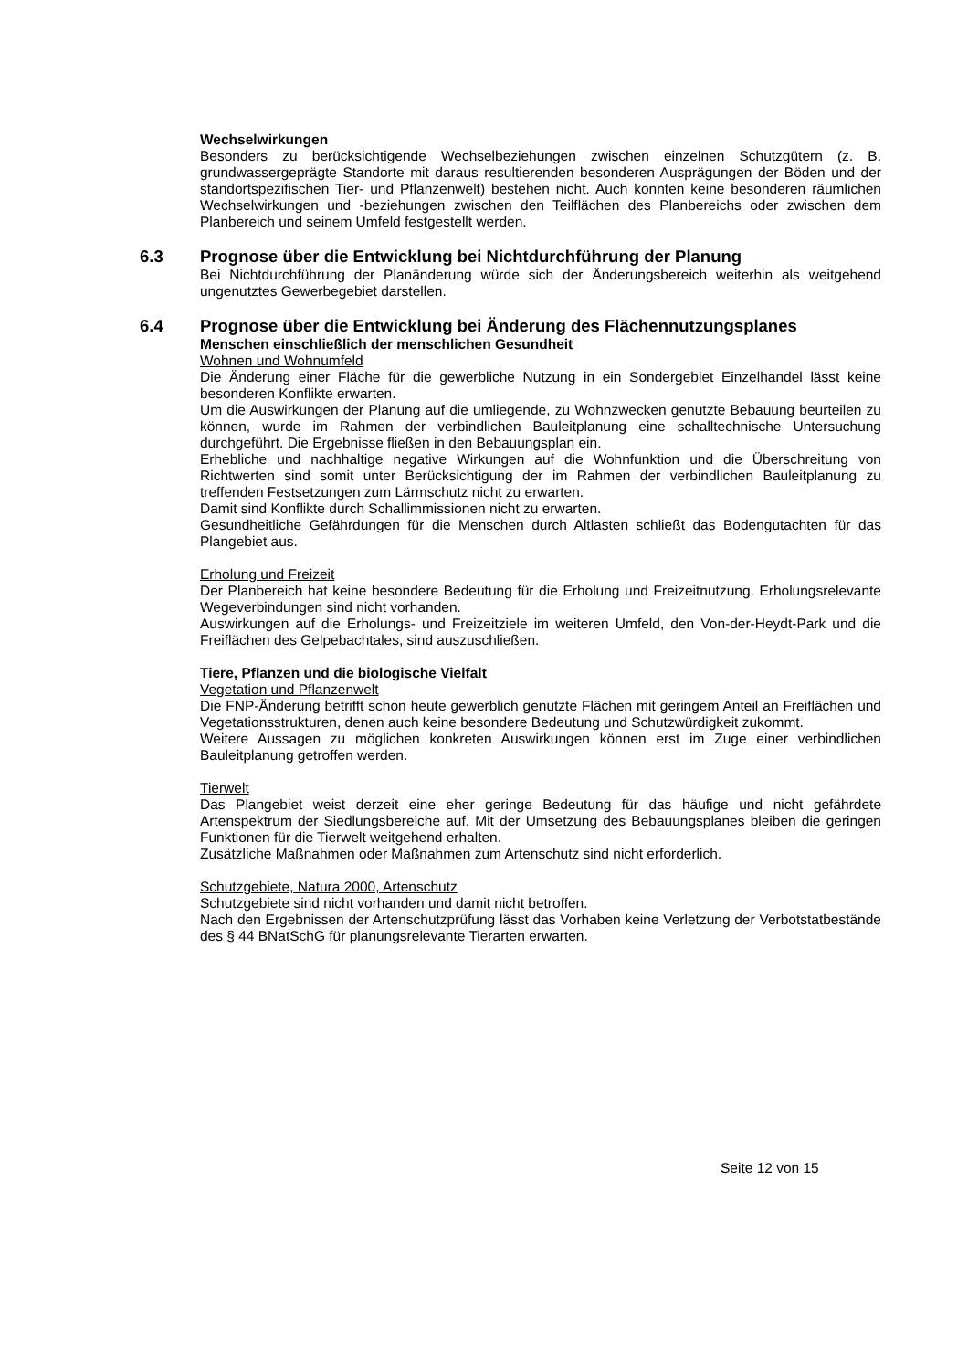Wechselwirkungen
Besonders zu berücksichtigende Wechselbeziehungen zwischen einzelnen Schutzgütern (z. B. grundwassergeprägte Standorte mit daraus resultierenden besonderen Ausprägungen der Böden und der standortspezifischen Tier- und Pflanzenwelt) bestehen nicht. Auch konnten keine besonderen räumlichen Wechselwirkungen und -beziehungen zwischen den Teilflächen des Planbereichs oder zwischen dem Planbereich und seinem Umfeld festgestellt werden.
6.3 Prognose über die Entwicklung bei Nichtdurchführung der Planung
Bei Nichtdurchführung der Planänderung würde sich der Änderungsbereich weiterhin als weitgehend ungenutztes Gewerbegebiet darstellen.
6.4 Prognose über die Entwicklung bei Änderung des Flächennutzungsplanes
Menschen einschließlich der menschlichen Gesundheit
Wohnen und Wohnumfeld
Die Änderung einer Fläche für die gewerbliche Nutzung in ein Sondergebiet Einzelhandel lässt keine besonderen Konflikte erwarten.
Um die Auswirkungen der Planung auf die umliegende, zu Wohnzwecken genutzte Bebauung beurteilen zu können, wurde im Rahmen der verbindlichen Bauleitplanung eine schalltechnische Untersuchung durchgeführt. Die Ergebnisse fließen in den Bebauungsplan ein.
Erhebliche und nachhaltige negative Wirkungen auf die Wohnfunktion und die Überschreitung von Richtwerten sind somit unter Berücksichtigung der im Rahmen der verbindlichen Bauleitplanung zu treffenden Festsetzungen zum Lärmschutz nicht zu erwarten.
Damit sind Konflikte durch Schallimmissionen nicht zu erwarten.
Gesundheitliche Gefährdungen für die Menschen durch Altlasten schließt das Bodengutachten für das Plangebiet aus.
Erholung und Freizeit
Der Planbereich hat keine besondere Bedeutung für die Erholung und Freizeitnutzung. Erholungsrelevante Wegeverbindungen sind nicht vorhanden.
Auswirkungen auf die Erholungs- und Freizeitziele im weiteren Umfeld, den Von-der-Heydt-Park und die Freiflächen des Gelpebachtales, sind auszuschließen.
Tiere, Pflanzen und die biologische Vielfalt
Vegetation und Pflanzenwelt
Die FNP-Änderung betrifft schon heute gewerblich genutzte Flächen mit geringem Anteil an Freiflächen und Vegetationsstrukturen, denen auch keine besondere Bedeutung und Schutzwürdigkeit zukommt.
Weitere Aussagen zu möglichen konkreten Auswirkungen können erst im Zuge einer verbindlichen Bauleitplanung getroffen werden.
Tierwelt
Das Plangebiet weist derzeit eine eher geringe Bedeutung für das häufige und nicht gefährdete Artenspektrum der Siedlungsbereiche auf. Mit der Umsetzung des Bebauungsplanes bleiben die geringen Funktionen für die Tierwelt weitgehend erhalten.
Zusätzliche Maßnahmen oder Maßnahmen zum Artenschutz sind nicht erforderlich.
Schutzgebiete, Natura 2000, Artenschutz
Schutzgebiete sind nicht vorhanden und damit nicht betroffen.
Nach den Ergebnissen der Artenschutzprüfung lässt das Vorhaben keine Verletzung der Verbotstatbestände des § 44 BNatSchG für planungsrelevante Tierarten erwarten.
Seite 12 von 15